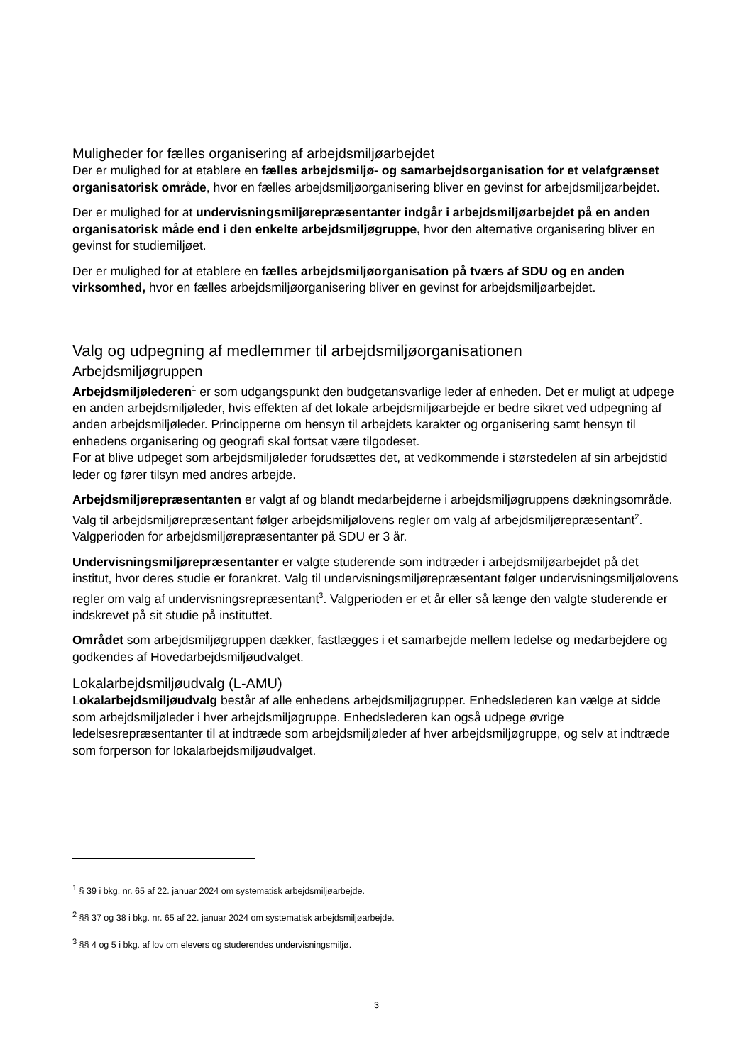Muligheder for fælles organisering af arbejdsmiljøarbejdet
Der er mulighed for at etablere en fælles arbejdsmiljø- og samarbejdsorganisation for et velafgrænset organisatorisk område, hvor en fælles arbejdsmiljøorganisering bliver en gevinst for arbejdsmiljøarbejdet.
Der er mulighed for at undervisningsmiljørepræsentanter indgår i arbejdsmiljøarbejdet på en anden organisatorisk måde end i den enkelte arbejdsmiljøgruppe, hvor den alternative organisering bliver en gevinst for studiemiljøet.
Der er mulighed for at etablere en fælles arbejdsmiljøorganisation på tværs af SDU og en anden virksomhed, hvor en fælles arbejdsmiljøorganisering bliver en gevinst for arbejdsmiljøarbejdet.
Valg og udpegning af medlemmer til arbejdsmiljøorganisationen
Arbejdsmiljøgruppen
Arbejdsmiljølederen<sup>1</sup> er som udgangspunkt den budgetansvarlige leder af enheden. Det er muligt at udpege en anden arbejdsmiljøleder, hvis effekten af det lokale arbejdsmiljøarbejde er bedre sikret ved udpegning af anden arbejdsmiljøleder. Principperne om hensyn til arbejdets karakter og organisering samt hensyn til enhedens organisering og geografi skal fortsat være tilgodeset.
For at blive udpeget som arbejdsmiljøleder forudsættes det, at vedkommende i størstedelen af sin arbejdstid leder og fører tilsyn med andres arbejde.
Arbejdsmiljørepræsentanten er valgt af og blandt medarbejderne i arbejdsmiljøgruppens dækningsområde. Valg til arbejdsmiljørepræsentant følger arbejdsmiljølovens regler om valg af arbejdsmiljørepræsentant<sup>2</sup>. Valgperioden for arbejdsmiljørepræsentanter på SDU er 3 år.
Undervisningsmiljørepræsentanter er valgte studerende som indtræder i arbejdsmiljøarbejdet på det institut, hvor deres studie er forankret. Valg til undervisningsmiljørepræsentant følger undervisningsmiljølovens regler om valg af undervisningsrepræsentant<sup>3</sup>. Valgperioden er et år eller så længe den valgte studerende er indskrevet på sit studie på instituttet.
Området som arbejdsmiljøgruppen dækker, fastlægges i et samarbejde mellem ledelse og medarbejdere og godkendes af Hovedarbejdsmiljøudvalget.
Lokalarbejdsmiljøudvalg (L-AMU)
Lokalarbejdsmiljøudvalg består af alle enhedens arbejdsmiljøgrupper. Enhedslederen kan vælge at sidde som arbejdsmiljøleder i hver arbejdsmiljøgruppe. Enhedslederen kan også udpege øvrige ledelsesrepræsentanter til at indtræde som arbejdsmiljøleder af hver arbejdsmiljøgruppe, og selv at indtræde som forperson for lokalarbejdsmiljøudvalget.
<sup>1</sup> § 39 i bkg. nr. 65 af 22. januar 2024 om systematisk arbejdsmiljøarbejde.
<sup>2</sup> §§ 37 og 38 i bkg. nr. 65 af 22. januar 2024 om systematisk arbejdsmiljøarbejde.
<sup>3</sup> §§ 4 og 5 i bkg. af lov om elevers og studerendes undervisningsmiljø.
3